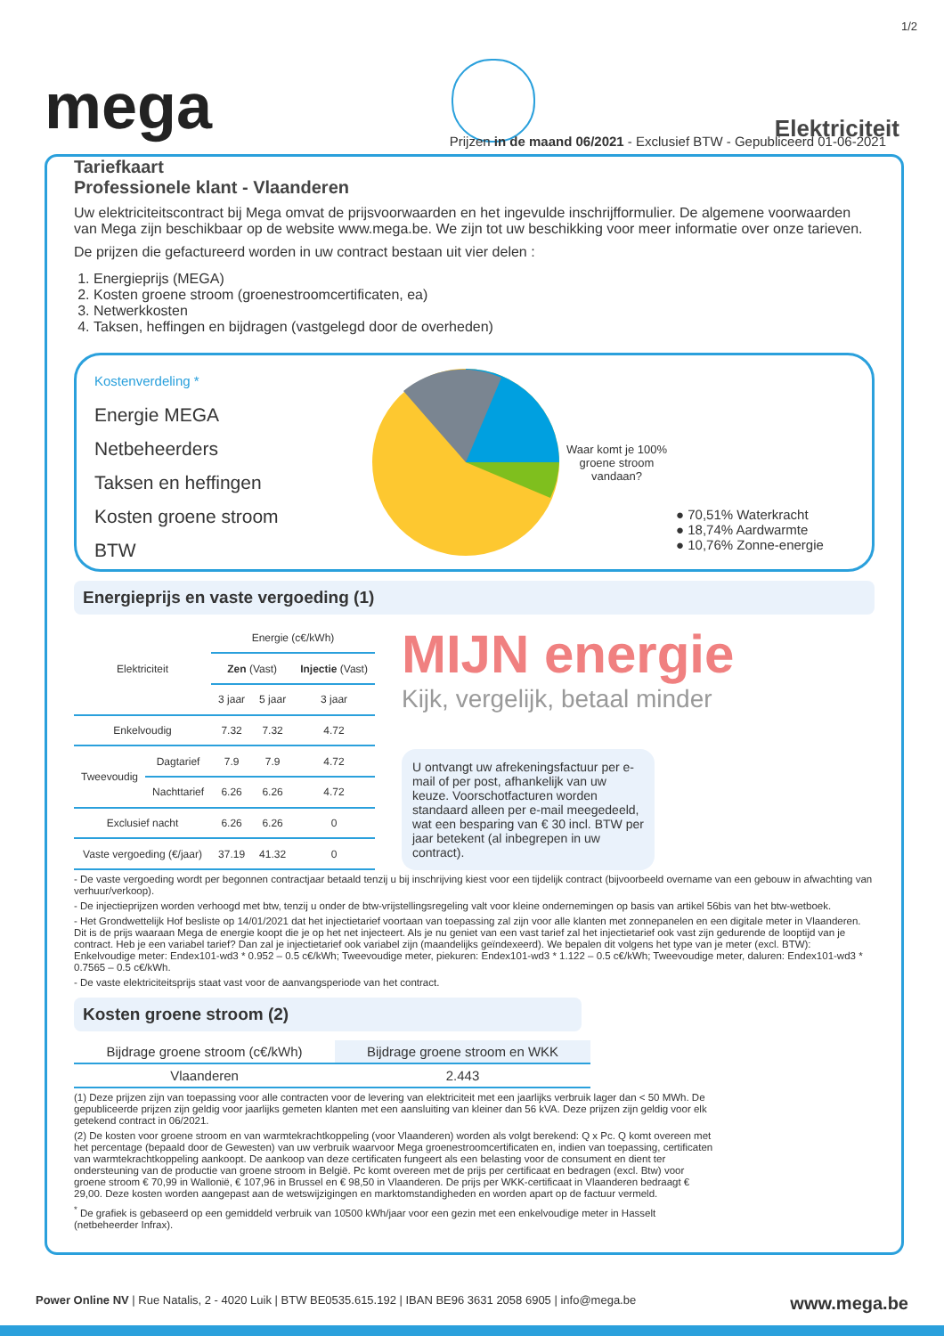1/2
mega
Elektriciteit
Prijzen in de maand 06/2021 - Exclusief BTW - Gepubliceerd 01-06-2021
Tariefkaart
Professionele klant - Vlaanderen
Uw elektriciteitscontract bij Mega omvat de prijsvoorwaarden en het ingevulde inschrijfformulier. De algemene voorwaarden van Mega zijn beschikbaar op de website www.mega.be. We zijn tot uw beschikking voor meer informatie over onze tarieven.
De prijzen die gefactureerd worden in uw contract bestaan uit vier delen :
1. Energieprijs (MEGA)
2. Kosten groene stroom (groenestroomcertificaten, ea)
3. Netwerkkosten
4. Taksen, heffingen en bijdragen (vastgelegd door de overheden)
Kostenverdeling *
Energie MEGA
Netbeheerders
Taksen en heffingen
Kosten groene stroom
BTW
Waar komt je 100% groene stroom vandaan?
● 70,51% Waterkracht
● 18,74% Aardwarmte
● 10,76% Zonne-energie
Energieprijs en vaste vergoeding (1)
| Elektriciteit | | Energie (c€/kWh) | | |
| --- | --- | --- | --- | --- |
| | | Zen (Vast) | | Injectie (Vast) |
| | | 3 jaar | 5 jaar | 3 jaar |
| Enkelvoudig | | 7.32 | 7.32 | 4.72 |
| Tweevoudig | Dagtarief | 7.9 | 7.9 | 4.72 |
| | Nachttarief | 6.26 | 6.26 | 4.72 |
| Exclusief nacht | | 6.26 | 6.26 | 0 |
| Vaste vergoeding (€/jaar) | | 37.19 | 41.32 | 0 |
MIJN energie
Kijk, vergelijk, betaal minder
U ontvangt uw afrekeningsfactuur per e-mail of per post, afhankelijk van uw keuze. Voorschotfacturen worden standaard alleen per e-mail meegedeeld, wat een besparing van € 30 incl. BTW per jaar betekent (al inbegrepen in uw contract).
- De vaste vergoeding wordt per begonnen contractjaar betaald tenzij u bij inschrijving kiest voor een tijdelijk contract (bijvoorbeeld overname van een gebouw in afwachting van verhuur/verkoop).
- De injectieprijzen worden verhoogd met btw, tenzij u onder de btw-vrijstellingsregeling valt voor kleine ondernemingen op basis van artikel 56bis van het btw-wetboek.
- Het Grondwettelijk Hof besliste op 14/01/2021 dat het injectietarief voortaan van toepassing zal zijn voor alle klanten met zonnepanelen en een digitale meter in Vlaanderen. Dit is de prijs waaraan Mega de energie koopt die je op het net injecteert. Als je nu geniet van een vast tarief zal het injectietarief ook vast zijn gedurende de looptijd van je contract. Heb je een variabel tarief? Dan zal je injectietarief ook variabel zijn (maandelijks geïndexeerd). We bepalen dit volgens het type van je meter (excl. BTW): Enkelvoudige meter: Endex101-wd3 * 0.952 – 0.5 c€/kWh; Tweevoudige meter, piekuren: Endex101-wd3 * 1.122 – 0.5 c€/kWh; Tweevoudige meter, daluren: Endex101-wd3 * 0.7565 – 0.5 c€/kWh.
- De vaste elektriciteitsprijs staat vast voor de aanvangsperiode van het contract.
Kosten groene stroom (2)
| Bijdrage groene stroom (c€/kWh) | Bijdrage groene stroom en WKK |
| --- | --- |
| Vlaanderen | 2.443 |
(1) Deze prijzen zijn van toepassing voor alle contracten voor de levering van elektriciteit met een jaarlijks verbruik lager dan < 50 MWh. De gepubliceerde prijzen zijn geldig voor jaarlijks gemeten klanten met een aansluiting van kleiner dan 56 kVA. Deze prijzen zijn geldig voor elk getekend contract in 06/2021.
(2) De kosten voor groene stroom en van warmtekrachtkoppeling (voor Vlaanderen) worden als volgt berekend: Q x Pc. Q komt overeen met het percentage (bepaald door de Gewesten) van uw verbruik waarvoor Mega groenestroomcertificaten en, indien van toepassing, certificaten van warmtekrachtkoppeling aankoopt. De aankoop van deze certificaten fungeert als een belasting voor de consument en dient ter ondersteuning van de productie van groene stroom in België. Pc komt overeen met de prijs per certificaat en bedragen (excl. Btw) voor groene stroom € 70,99 in Wallonië, € 107,96 in Brussel en € 98,50 in Vlaanderen. De prijs per WKK-certificaat in Vlaanderen bedraagt € 29,00. Deze kosten worden aangepast aan de wetswijzigingen en marktomstandigheden en worden apart op de factuur vermeld.
<sup>*</sup> De grafiek is gebaseerd op een gemiddeld verbruik van 10500 kWh/jaar voor een gezin met een enkelvoudige meter in Hasselt (netbeheerder Infrax).
Power Online NV | Rue Natalis, 2 - 4020 Luik | BTW BE0535.615.192 | IBAN BE96 3631 2058 6905 | info@mega.be www.mega.be